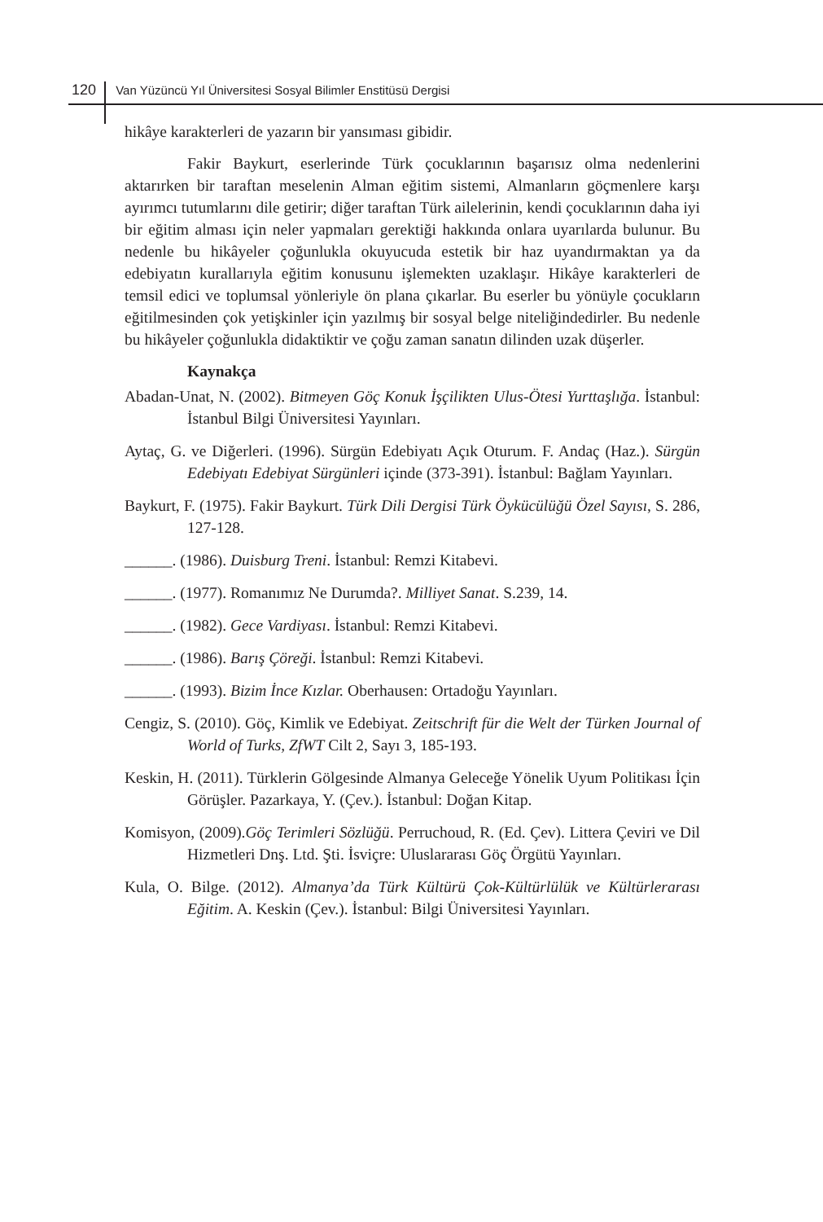120 Van Yüzüncü Yıl Üniversitesi Sosyal Bilimler Enstitüsü Dergisi
hikâye karakterleri de yazarın bir yansıması gibidir.
Fakir Baykurt, eserlerinde Türk çocuklarının başarısız olma nedenlerini aktarırken bir taraftan meselenin Alman eğitim sistemi, Almanların göçmenlere karşı ayırımcı tutumlarını dile getirir; diğer taraftan Türk ailelerinin, kendi çocuklarının daha iyi bir eğitim alması için neler yapmaları gerektiği hakkında onlara uyarılarda bulunur. Bu nedenle bu hikâyeler çoğunlukla okuyucuda estetik bir haz uyandırmaktan ya da edebiyatın kurallarıyla eğitim konusunu işlemekten uzaklaşır. Hikâye karakterleri de temsil edici ve toplumsal yönleriyle ön plana çıkarlar. Bu eserler bu yönüyle çocukların eğitilmesinden çok yetişkinler için yazılmış bir sosyal belge niteliğindedirler. Bu nedenle bu hikâyeler çoğunlukla didaktiktir ve çoğu zaman sanatın dilinden uzak düşerler.
Kaynakça
Abadan-Unat, N. (2002). Bitmeyen Göç Konuk İşçilikten Ulus-Ötesi Yurttaşlığa. İstanbul: İstanbul Bilgi Üniversitesi Yayınları.
Aytaç, G. ve Diğerleri. (1996). Sürgün Edebiyatı Açık Oturum. F. Andaç (Haz.). Sürgün Edebiyatı Edebiyat Sürgünleri içinde (373-391). İstanbul: Bağlam Yayınları.
Baykurt, F. (1975). Fakir Baykurt. Türk Dili Dergisi Türk Öykücülüğü Özel Sayısı, S. 286, 127-128.
______. (1986). Duisburg Treni. İstanbul: Remzi Kitabevi.
______. (1977). Romanımız Ne Durumda?. Milliyet Sanat. S.239, 14.
______. (1982). Gece Vardiyası. İstanbul: Remzi Kitabevi.
______. (1986). Barış Çöreği. İstanbul: Remzi Kitabevi.
______. (1993). Bizim İnce Kızlar. Oberhausen: Ortadoğu Yayınları.
Cengiz, S. (2010). Göç, Kimlik ve Edebiyat. Zeitschrift für die Welt der Türken Journal of World of Turks, ZfWT Cilt 2, Sayı 3, 185-193.
Keskin, H. (2011). Türklerin Gölgesinde Almanya Geleceğe Yönelik Uyum Politikası İçin Görüşler. Pazarkaya, Y. (Çev.). İstanbul: Doğan Kitap.
Komisyon, (2009).Göç Terimleri Sözlüğü. Perruchoud, R. (Ed. Çev). Littera Çeviri ve Dil Hizmetleri Dnş. Ltd. Şti. İsviçre: Uluslararası Göç Örgütü Yayınları.
Kula, O. Bilge. (2012). Almanya’da Türk Kültürü Çok-Kültürlülük ve Kültürlerarası Eğitim. A. Keskin (Çev.). İstanbul: Bilgi Üniversitesi Yayınları.